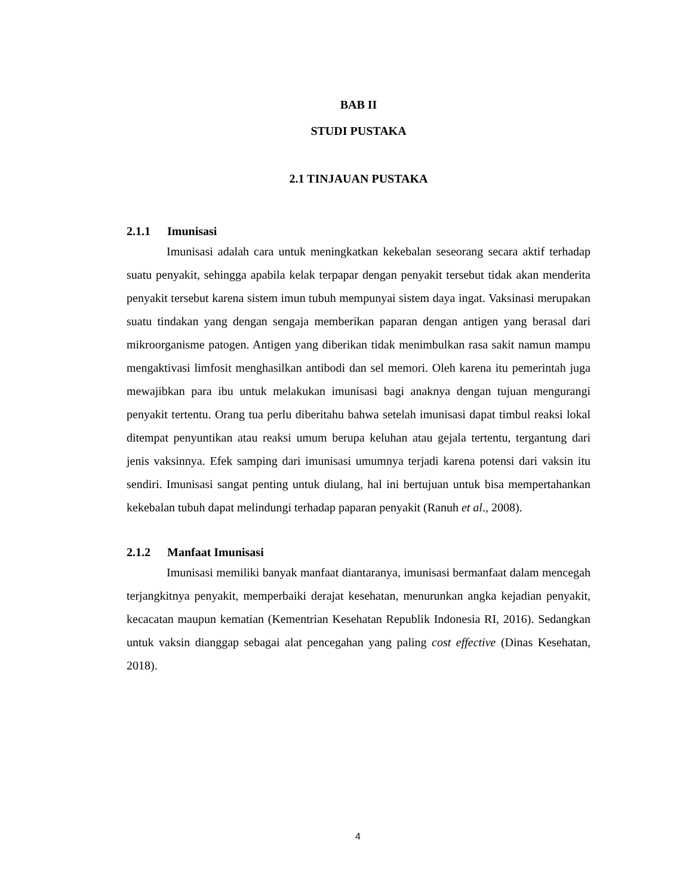BAB II
STUDI PUSTAKA
2.1 TINJAUAN PUSTAKA
2.1.1 Imunisasi
Imunisasi adalah cara untuk meningkatkan kekebalan seseorang secara aktif terhadap suatu penyakit, sehingga apabila kelak terpapar dengan penyakit tersebut tidak akan menderita penyakit tersebut karena sistem imun tubuh mempunyai sistem daya ingat. Vaksinasi merupakan suatu tindakan yang dengan sengaja memberikan paparan dengan antigen yang berasal dari mikroorganisme patogen. Antigen yang diberikan tidak menimbulkan rasa sakit namun mampu mengaktivasi limfosit menghasilkan antibodi dan sel memori. Oleh karena itu pemerintah juga mewajibkan para ibu untuk melakukan imunisasi bagi anaknya dengan tujuan mengurangi penyakit tertentu. Orang tua perlu diberitahu bahwa setelah imunisasi dapat timbul reaksi lokal ditempat penyuntikan atau reaksi umum berupa keluhan atau gejala tertentu, tergantung dari jenis vaksinnya. Efek samping dari imunisasi umumnya terjadi karena potensi dari vaksin itu sendiri. Imunisasi sangat penting untuk diulang, hal ini bertujuan untuk bisa mempertahankan kekebalan tubuh dapat melindungi terhadap paparan penyakit (Ranuh et al., 2008).
2.1.2 Manfaat Imunisasi
Imunisasi memiliki banyak manfaat diantaranya, imunisasi bermanfaat dalam mencegah terjangkitnya penyakit, memperbaiki derajat kesehatan, menurunkan angka kejadian penyakit, kecacatan maupun kematian (Kementrian Kesehatan Republik Indonesia RI, 2016). Sedangkan untuk vaksin dianggap sebagai alat pencegahan yang paling cost effective (Dinas Kesehatan, 2018).
4